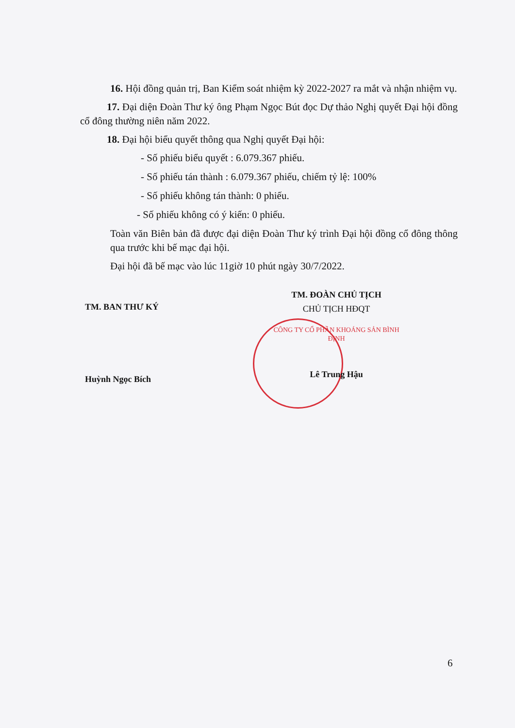16. Hội đồng quản trị, Ban Kiểm soát nhiệm kỳ 2022-2027 ra mắt và nhận nhiệm vụ.
17. Đại diện Đoàn Thư ký ông Phạm Ngọc Bút đọc Dự thảo Nghị quyết Đại hội đồng cổ đông thường niên năm 2022.
18. Đại hội biểu quyết thông qua Nghị quyết Đại hội:
- Số phiếu biểu quyết : 6.079.367 phiếu.
- Số phiếu tán thành : 6.079.367 phiếu, chiếm tỷ lệ: 100%
- Số phiếu không tán thành: 0 phiếu.
- Số phiếu không có ý kiến: 0 phiếu.
Toàn văn Biên bản đã được đại diện Đoàn Thư ký trình Đại hội đồng cổ đông thông qua trước khi bế mạc đại hội.
Đại hội đã bế mạc vào lúc 11giờ 10 phút ngày 30/7/2022.
TM. BAN THƯ KÝ
Huỳnh Ngọc Bích
TM. ĐOÀN CHỦ TỊCH
CHỦ TỊCH HĐQT
CÔNG TY CỔ PHẦN KHOÁNG SẢN BÌNH ĐỊNH
Lê Trung Hậu
6